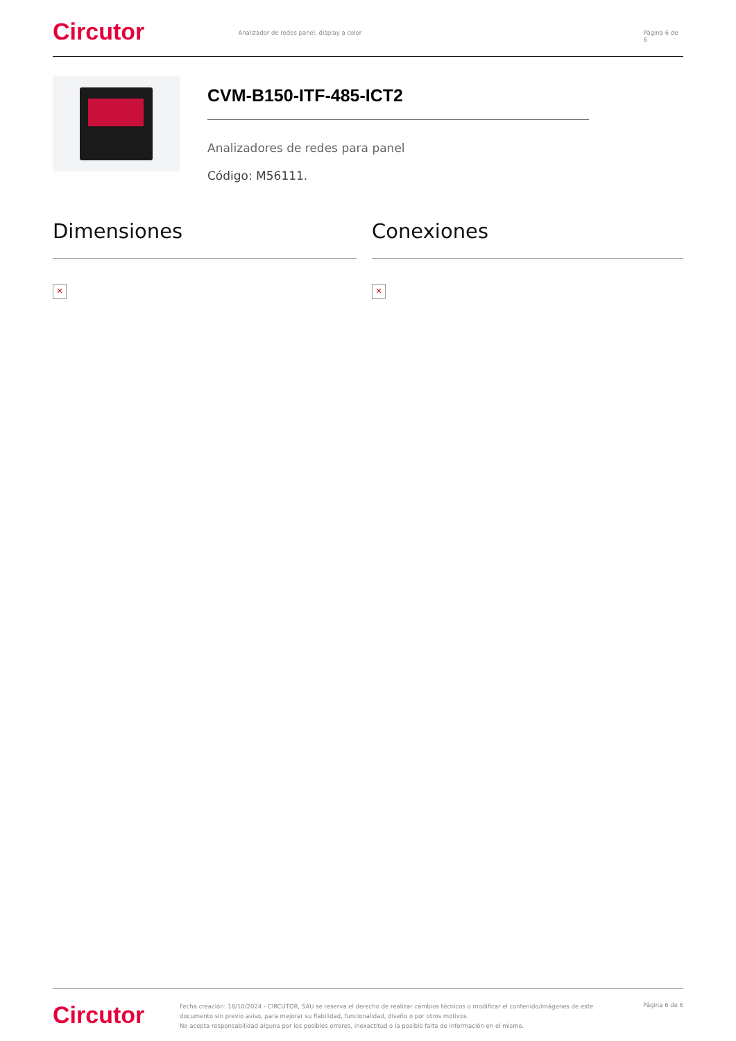Circutor
Analizador de redes panel, display a color Página 6 de 6
CVM-B150-ITF-485-ICT2
Analizadores de redes para panel
Código: M56111.
Dimensiones
✕
Conexiones
✕
Circutor
Fecha creación: 18/10/2024 - CIRCUTOR, SAU se reserva el derecho de realizar cambios técnicos o modificar el contenido/imágenes de este documento sin previo aviso, para mejorar su fiabilidad, funcionalidad, diseño o por otros motivos.
No acepta responsabilidad alguna por los posibles errores, inexactitud o la posible falta de información en el mismo.
Página 6 de 6